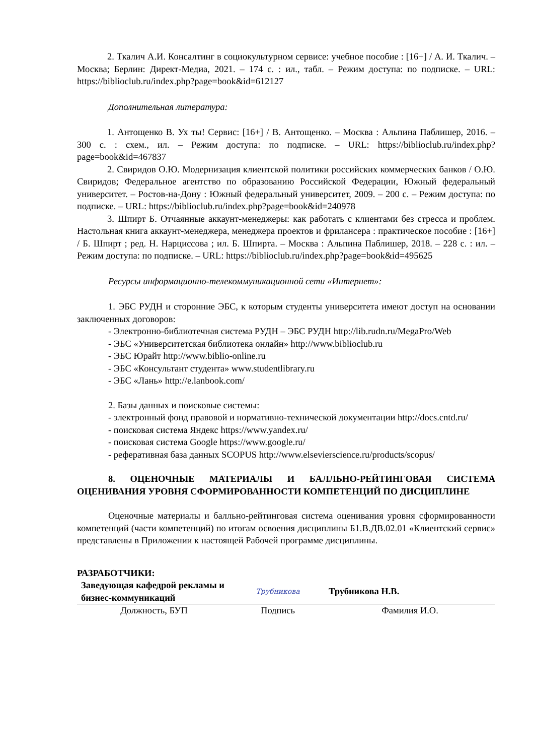2. Ткалич А.И. Консалтинг в социокультурном сервисе: учебное пособие : [16+] / А. И. Ткалич. – Москва; Берлин: Директ-Медиа, 2021. – 174 с. : ил., табл. – Режим доступа: по подписке. – URL: https://biblioclub.ru/index.php?page=book&id=612127
Дополнительная литература:
1. Антощенко В. Ух ты! Сервис: [16+] / В. Антощенко. – Москва : Альпина Паблишер, 2016. – 300 с. : схем., ил. – Режим доступа: по подписке. – URL: https://biblioclub.ru/index.php?page=book&id=467837
2. Свиридов О.Ю. Модернизация клиентской политики российских коммерческих банков / О.Ю. Свиридов; Федеральное агентство по образованию Российской Федерации, Южный федеральный университет. – Ростов-на-Дону : Южный федеральный университет, 2009. – 200 с. – Режим доступа: по подписке. – URL: https://biblioclub.ru/index.php?page=book&id=240978
3. Шпирт Б. Отчаянные аккаунт-менеджеры: как работать с клиентами без стресса и проблем. Настольная книга аккаунт-менеджера, менеджера проектов и фрилансера : практическое пособие : [16+] / Б. Шпирт ; ред. Н. Нарциссова ; ил. Б. Шпирта. – Москва : Альпина Паблишер, 2018. – 228 с. : ил. – Режим доступа: по подписке. – URL: https://biblioclub.ru/index.php?page=book&id=495625
Ресурсы информационно-телекоммуникационной сети «Интернет»:
1. ЭБС РУДН и сторонние ЭБС, к которым студенты университета имеют доступ на основании заключенных договоров:
- Электронно-библиотечная система РУДН – ЭБС РУДН http://lib.rudn.ru/MegaPro/Web
- ЭБС «Университетская библиотека онлайн» http://www.biblioclub.ru
- ЭБС Юрайт http://www.biblio-online.ru
- ЭБС «Консультант студента» www.studentlibrary.ru
- ЭБС «Лань» http://e.lanbook.com/
2. Базы данных и поисковые системы:
- электронный фонд правовой и нормативно-технической документации http://docs.cntd.ru/
- поисковая система Яндекс https://www.yandex.ru/
- поисковая система Google https://www.google.ru/
- реферативная база данных SCOPUS http://www.elsevierscience.ru/products/scopus/
8. ОЦЕНОЧНЫЕ МАТЕРИАЛЫ И БАЛЛЬНО-РЕЙТИНГОВАЯ СИСТЕМА ОЦЕНИВАНИЯ УРОВНЯ СФОРМИРОВАННОСТИ КОМПЕТЕНЦИЙ ПО ДИСЦИПЛИНЕ
Оценочные материалы и балльно-рейтинговая система оценивания уровня сформированности компетенций (части компетенций) по итогам освоения дисциплины Б1.В.ДВ.02.01 «Клиентский сервис» представлены в Приложении к настоящей Рабочей программе дисциплины.
РАЗРАБОТЧИКИ:
| Заведующая кафедрой рекламы и бизнес-коммуникаций | Трубникова | Трубникова Н.В. |
| Должность, БУП | Подпись | Фамилия И.О. |